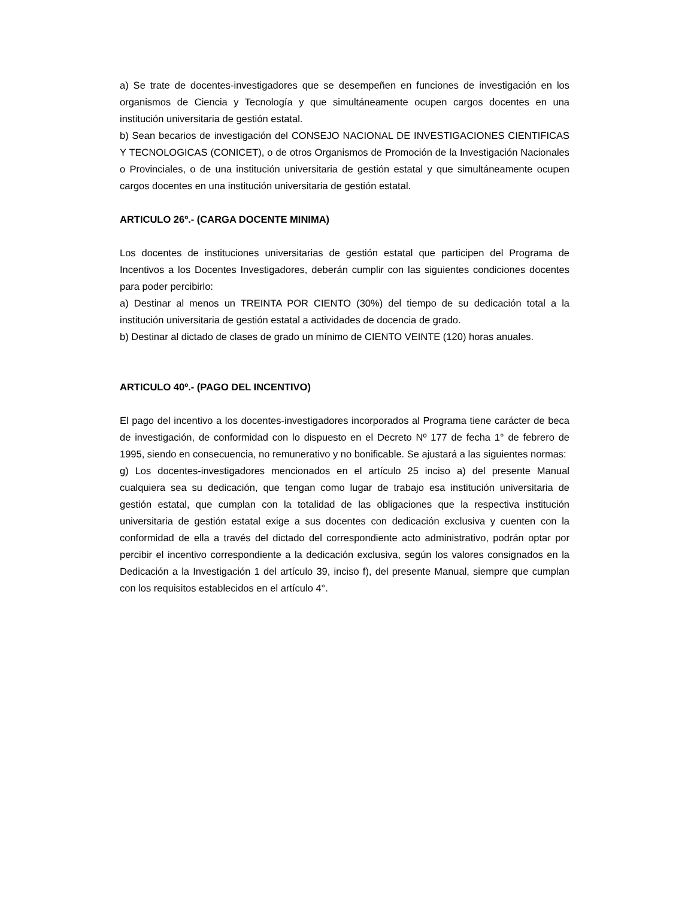a) Se trate de docentes-investigadores que se desempeñen en funciones de investigación en los organismos de Ciencia y Tecnología y que simultáneamente ocupen cargos docentes en una institución universitaria de gestión estatal.
b) Sean becarios de investigación del CONSEJO NACIONAL DE INVESTIGACIONES CIENTIFICAS Y TECNOLOGICAS (CONICET), o de otros Organismos de Promoción de la Investigación Nacionales o Provinciales, o de una institución universitaria de gestión estatal y que simultáneamente ocupen cargos docentes en una institución universitaria de gestión estatal.
ARTICULO 26º.- (CARGA DOCENTE MINIMA)
Los docentes de instituciones universitarias de gestión estatal que participen del Programa de Incentivos a los Docentes Investigadores, deberán cumplir con las siguientes condiciones docentes para poder percibirlo:
a) Destinar al menos un TREINTA POR CIENTO (30%) del tiempo de su dedicación total a la institución universitaria de gestión estatal a actividades de docencia de grado.
b) Destinar al dictado de clases de grado un mínimo de CIENTO VEINTE (120) horas anuales.
ARTICULO 40º.- (PAGO DEL INCENTIVO)
El pago del incentivo a los docentes-investigadores incorporados al Programa tiene carácter de beca de investigación, de conformidad con lo dispuesto en el Decreto Nº 177 de fecha 1° de febrero de 1995, siendo en consecuencia, no remunerativo y no bonificable. Se ajustará a las siguientes normas:
g) Los docentes-investigadores mencionados en el artículo 25 inciso a) del presente Manual cualquiera sea su dedicación, que tengan como lugar de trabajo esa institución universitaria de gestión estatal, que cumplan con la totalidad de las obligaciones que la respectiva institución universitaria de gestión estatal exige a sus docentes con dedicación exclusiva y cuenten con la conformidad de ella a través del dictado del correspondiente acto administrativo, podrán optar por percibir el incentivo correspondiente a la dedicación exclusiva, según los valores consignados en la Dedicación a la Investigación 1 del artículo 39, inciso f), del presente Manual, siempre que cumplan con los requisitos establecidos en el artículo 4°.